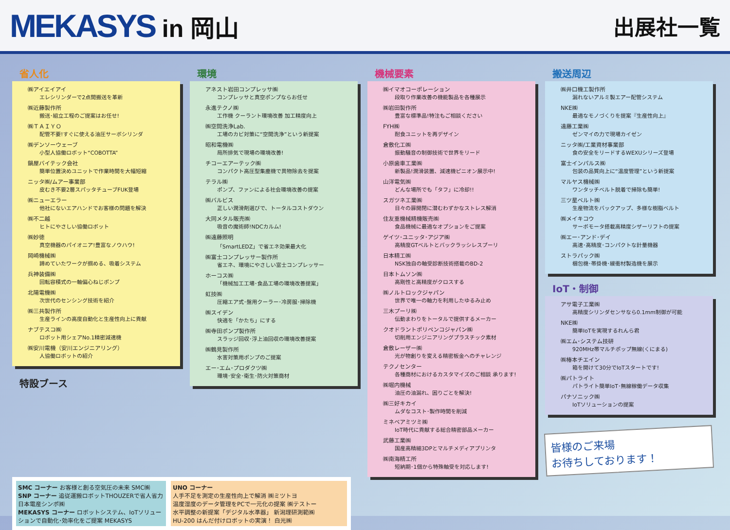MEKASYS in 岡山 出展社一覧
省人化
㈱アイエイアイ
エレシリンダーで2点間搬送を革新
㈱近藤製作所
搬送･組立工程のご提案はお任せ!
㈱ＴＡＩＹＯ
配管不要!すぐに使える油圧サーボシリンダ
㈱デンソーウェーブ
小型人協働ロボット“COBOTTA”
鍋屋バイテック会社
簡単位置決めユニットで作業時間を大幅短縮
ニッタ㈱/ムアー事業部
皮むき不要2層スパッタチューブFUK登場
㈱ニューエラー
他社にないエアハンドでお客様の問題を解決
㈱不二越
ヒトにやさしい協働ロボット
㈱妙徳
真空機器のパイオニア!豊富なノウハウ!
岡崎機械㈱
諦めていたワークが掴める、吸着システム
兵神装備㈱
回転容積式の一軸偏心ねじポンプ
北陽電機㈱
次世代のセンシング技術を紹介
㈱三共製作所
生産ラインの高度自動化と生産性向上に貢献
ナブテスコ㈱
ロボット用シェアNo.1精密減速機
㈱安川電機（安川エンジニアリング）
人協働ロボットの紹介
特設ブース
環境
アネスト岩田コンプレッサ㈱
コンプレッサと真空ポンプならお任せ
永進テクノ㈱
工作機 クーラント環境改善 加工精度向上
㈱空間洗浄Lab.
工場のカビ対策に“空間洗浄”という新提案
昭和電機㈱
局所排気で現場の環境改善!
チコーエアーテック㈱
コンパクト高圧型集塵機で異物除去を提案
テラル㈱
ポンプ、ファンによる社会環境改善の提案
㈱バルビス
正しい潤滑剤選びで、トータルコストダウン
大同メタル販売㈱
吸音の魔術師!NDCカルム!
㈱遠藤照明
「SmartLEDZ」で省エネ効果最大化
㈱富士コンプレッサー製作所
省エネ、環境にやさしい富士コンプレッサー
ホーコス㈱
「機械加工工場･食品工場の環境改善提案」
虹技㈱
圧縮エア式･盤用クーラー･冷房服･掃除機
㈱スイデン
快適を「かたち」にする
㈱寺田ポンプ製作所
スラッジ回収･浮上油回収の環境改善提案
㈱鶴見製作所
水害対策用ポンプのご提案
エー･エム･プロダクツ㈱
環境･安全･衛生･防火対策商材
機械要素
㈱イマオコーポレーション
段取り作業改善の機能製品を各種展示
㈱岩田製作所
豊富な標準品!特注もご相談ください
FYH㈱
耐食ユニットを再デザイン
倉敷化工㈱
振動騒音の制御技術で世界をリード
小原歯車工業㈱
新製品!潤滑装置、減速機ピニオン展示中!
山洋電気㈱
どんな場所でも「タフ」に冷却!!
スガツネ工業㈱
日々の扉開閉に潜むわずかなストレス解消
住友重機械精機販売㈱
食品機械に最適なオプションをご提案
ゲイツ･ユニッタ･アジア㈱
高精度GTベルトとバックラッシレスプーリ
日本精工㈱
NSK独自の軸受診断技術搭載のBD-2
日本トムソン㈱
高剛性と高精度がクロスする
㈱ノルトロックジャパン
世界で唯一の軸力を利用したゆるみ止め
三木プーリ㈱
伝動まわりをトータルで提供するメーカー
クオドラントポリペンコジャパン㈱
切削用エンジニアリングプラスチック素材
倉敷レーザー㈱
光が物創りを変える精密板金へのチャレンジ
テクノセンター
各種商材におけるカスタマイズのご相談 承ります!
㈱堀内機械
油圧の油漏れ、困りごとを解決!
㈱三好キカイ
ムダなコスト･製作時間を削減
ミネベアミツミ㈱
IoT時代に貢献する総合精密部品メーカー
武藤工業㈱
国産高精細3DPとマルチメディアプリンタ
㈱南海精工所
短納期･1個から特殊軸受を対応します!
搬送周辺
㈱井口機工製作所
漏れないアルミ製エアー配管システム
NKE㈱
最適なモノづくりを提案『生産性向上』
遠藤工業㈱
ゼンマイの力で現場カイゼン
ニッタ㈱/工業資材事業部
食の安全をリードするWEXUシリーズ登場
富士インパルス㈱
包装の品質向上に“温度管理”という新提案
マルヤス機械㈱
ワンタッチベルト脱着で掃除も簡単!
三ツ星ベルト㈱
生産物流をバックアップ、多様な樹脂ベルト
㈱メイキコウ
サーボモータ搭載高精度シザーリフトの提案
㈱エー･アンド･デイ
高速･高精度･コンパクトな計量機器
ストラパック㈱
梱包機･帯掛機･緩衝材製造機を展示
IoT・制御
アサ電子工業㈱
高精度シリンダセンサなら0.1mm制御が可能
NKE㈱
簡単IoTを実現するれんら君
㈱エム･システム技研
920MHz帯マルチポップ無線(くにまる)
㈱椿本チエイン
箱を開けて30分でIoTスタートです!
㈱パトライト
パトライト簡単IoT･無線稼働データ収集
パナソニック㈱
IoTソリューションの提案
皆様のご来場
お待ちしております！
SMC コーナー お客様と創る空気圧の未来 SMC㈱
SNP コーナー 追従運搬ロボットTHOUZERで省人省力 日本電産シンポ㈱
MEKASYS コーナー ロボットシステム、IoTソリューションで自動化･効率化をご提案 MEKASYS
UNO コーナー
人手不足を測定の生産性向上で解消 ㈱ミツトヨ
温度湿度のデータ管理をPCで一元化の提案 ㈱テストー
水平調整の新提案「デジタル水準器」 新潟理研測範㈱
HU-200 はんだ付けロボットの実演！ 白光㈱